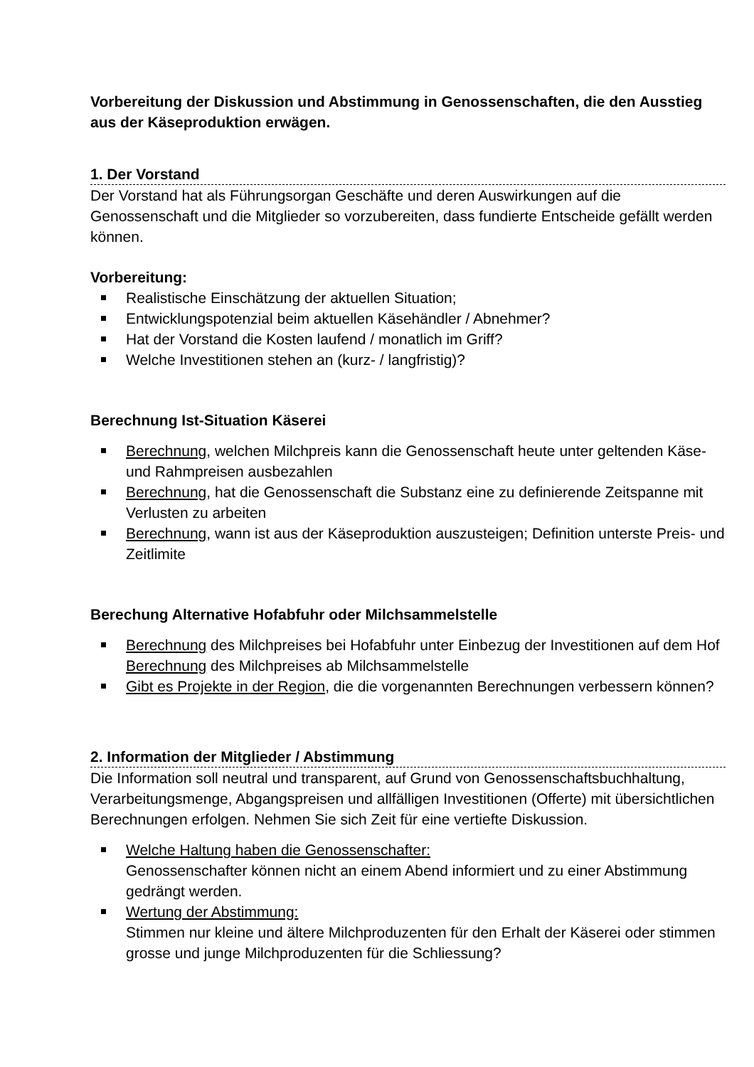Vorbereitung der Diskussion und Abstimmung in Genossenschaften, die den Ausstieg aus der Käseproduktion erwägen.
1. Der Vorstand
Der Vorstand hat als Führungsorgan Geschäfte und deren Auswirkungen auf die Genossenschaft und die Mitglieder so vorzubereiten, dass fundierte Entscheide gefällt werden können.
Vorbereitung:
Realistische Einschätzung der aktuellen Situation;
Entwicklungspotenzial beim aktuellen Käsehändler / Abnehmer?
Hat der Vorstand die Kosten laufend / monatlich im Griff?
Welche Investitionen stehen an (kurz- / langfristig)?
Berechnung Ist-Situation Käserei
Berechnung, welchen Milchpreis kann die Genossenschaft heute unter geltenden Käse- und Rahmpreisen ausbezahlen
Berechnung, hat die Genossenschaft die Substanz eine zu definierende Zeitspanne mit Verlusten zu arbeiten
Berechnung, wann ist aus der Käseproduktion auszusteigen; Definition unterste Preis- und Zeitlimite
Berechung Alternative Hofabfuhr oder Milchsammelstelle
Berechnung des Milchpreises bei Hofabfuhr unter Einbezug der Investitionen auf dem Hof
Berechnung des Milchpreises ab Milchsammelstelle
Gibt es Projekte in der Region, die die vorgenannten Berechnungen verbessern können?
2. Information der Mitglieder / Abstimmung
Die Information soll neutral und transparent, auf Grund von Genossenschaftsbuchhaltung, Verarbeitungsmenge, Abgangspreisen und allfälligen Investitionen (Offerte) mit übersichtlichen Berechnungen erfolgen. Nehmen Sie sich Zeit für eine vertiefte Diskussion.
Welche Haltung haben die Genossenschafter:
Genossenschafter können nicht an einem Abend informiert und zu einer Abstimmung gedrängt werden.
Wertung der Abstimmung:
Stimmen nur kleine und ältere Milchproduzenten für den Erhalt der Käserei oder stimmen grosse und junge Milchproduzenten für die Schliessung?